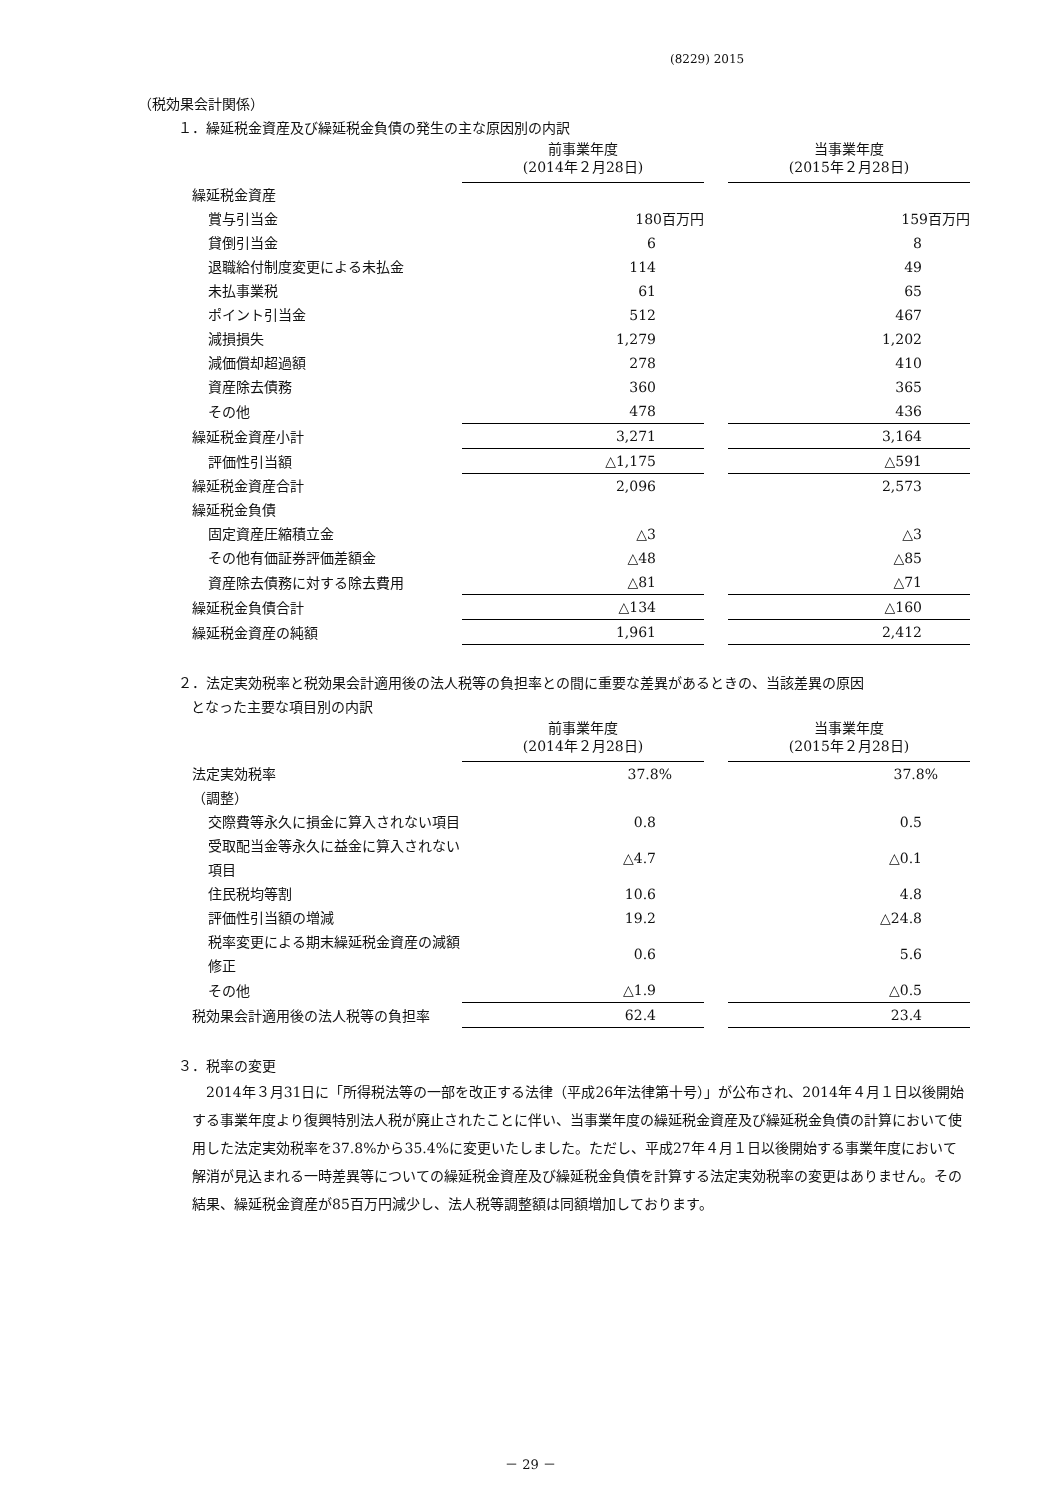(8229) 2015
（税効果会計関係）
１．繰延税金資産及び繰延税金負債の発生の主な原因別の内訳
| | 前事業年度 (2014年２月28日) | | 当事業年度 (2015年２月28日) |
| --- | --- | --- | --- |
| 繰延税金資産 | | | |
| 賞与引当金 | 180百万円 | | 159百万円 |
| 貸倒引当金 | 6 | | 8 |
| 退職給付制度変更による未払金 | 114 | | 49 |
| 未払事業税 | 61 | | 65 |
| ポイント引当金 | 512 | | 467 |
| 減損損失 | 1,279 | | 1,202 |
| 減価償却超過額 | 278 | | 410 |
| 資産除去債務 | 360 | | 365 |
| その他 | 478 | | 436 |
| 繰延税金資産小計 | 3,271 | | 3,164 |
| 評価性引当額 | △1,175 | | △591 |
| 繰延税金資産合計 | 2,096 | | 2,573 |
| 繰延税金負債 | | | |
| 固定資産圧縮積立金 | △3 | | △3 |
| その他有価証券評価差額金 | △48 | | △85 |
| 資産除去債務に対する除去費用 | △81 | | △71 |
| 繰延税金負債合計 | △134 | | △160 |
| 繰延税金資産の純額 | 1,961 | | 2,412 |
２．法定実効税率と税効果会計適用後の法人税等の負担率との間に重要な差異があるときの、当該差異の原因
となった主要な項目別の内訳
| | 前事業年度 (2014年２月28日) | | 当事業年度 (2015年２月28日) |
| --- | --- | --- | --- |
| 法定実効税率 | 37.8% | | 37.8% |
| （調整） | | | |
| 交際費等永久に損金に算入されない項目 | 0.8 | | 0.5 |
| 受取配当金等永久に益金に算入されない項目 | △4.7 | | △0.1 |
| 住民税均等割 | 10.6 | | 4.8 |
| 評価性引当額の増減 | 19.2 | | △24.8 |
| 税率変更による期末繰延税金資産の減額修正 | 0.6 | | 5.6 |
| その他 | △1.9 | | △0.5 |
| 税効果会計適用後の法人税等の負担率 | 62.4 | | 23.4 |
３．税率の変更
2014年３月31日に「所得税法等の一部を改正する法律（平成26年法律第十号）」が公布され、2014年４月１日以後開始する事業年度より復興特別法人税が廃止されたことに伴い、当事業年度の繰延税金資産及び繰延税金負債の計算において使用した法定実効税率を37.8%から35.4%に変更いたしました。ただし、平成27年４月１日以後開始する事業年度において解消が見込まれる一時差異等についての繰延税金資産及び繰延税金負債を計算する法定実効税率の変更はありません。その結果、繰延税金資産が85百万円減少し、法人税等調整額は同額増加しております。
－ 29 －